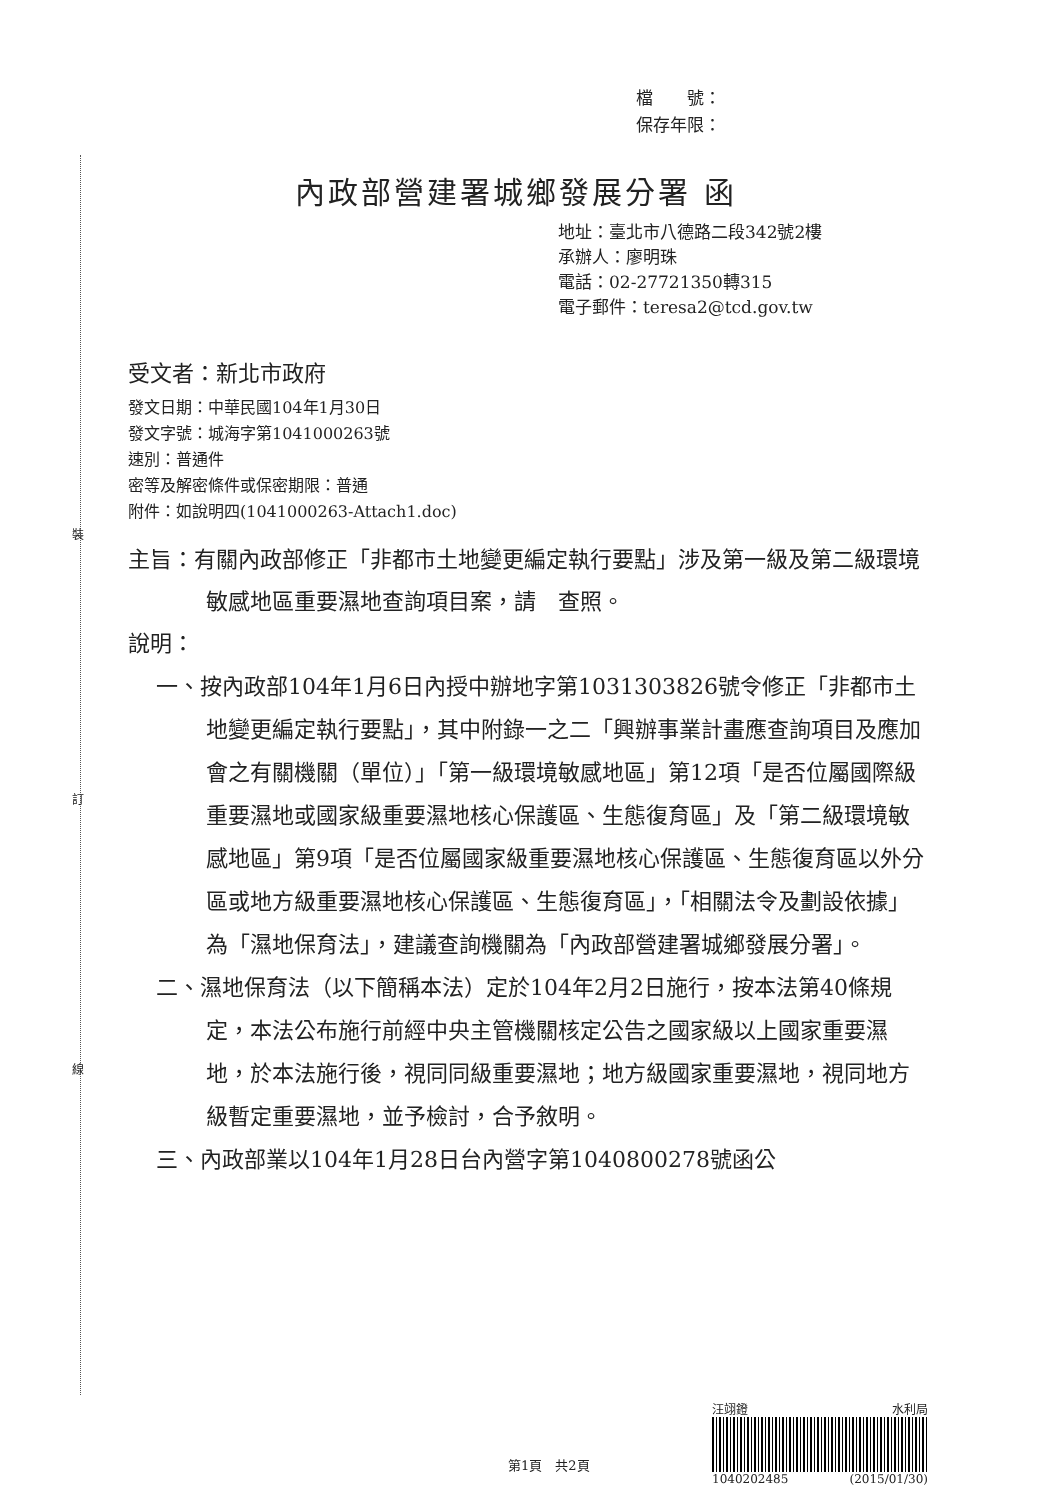裝
訂
線
檔　　號：
保存年限：
內政部營建署城鄉發展分署 函
地址：臺北市八德路二段342號2樓
承辦人：廖明珠
電話：02-27721350轉315
電子郵件：teresa2@tcd.gov.tw
受文者：新北市政府
發文日期：中華民國104年1月30日
發文字號：城海字第1041000263號
速別：普通件
密等及解密條件或保密期限：普通
附件：如說明四(1041000263-Attach1.doc)
主旨：有關內政部修正「非都市土地變更編定執行要點」涉及第一級及第二級環境敏感地區重要濕地查詢項目案，請　查照。
說明：
一、按內政部104年1月6日內授中辦地字第1031303826號令修正「非都市土地變更編定執行要點」，其中附錄一之二「興辦事業計畫應查詢項目及應加會之有關機關（單位）」「第一級環境敏感地區」第12項「是否位屬國際級重要濕地或國家級重要濕地核心保護區、生態復育區」及「第二級環境敏感地區」第9項「是否位屬國家級重要濕地核心保護區、生態復育區以外分區或地方級重要濕地核心保護區、生態復育區」，「相關法令及劃設依據」為「濕地保育法」，建議查詢機關為「內政部營建署城鄉發展分署」。
二、濕地保育法（以下簡稱本法）定於104年2月2日施行，按本法第40條規定，本法公布施行前經中央主管機關核定公告之國家級以上國家重要濕地，於本法施行後，視同同級重要濕地；地方級國家重要濕地，視同地方級暫定重要濕地，並予檢討，合予敘明。
三、內政部業以104年1月28日台內營字第1040800278號函公
汪翊鐙 水利局
1040202485 (2015/01/30)
第1頁　共2頁